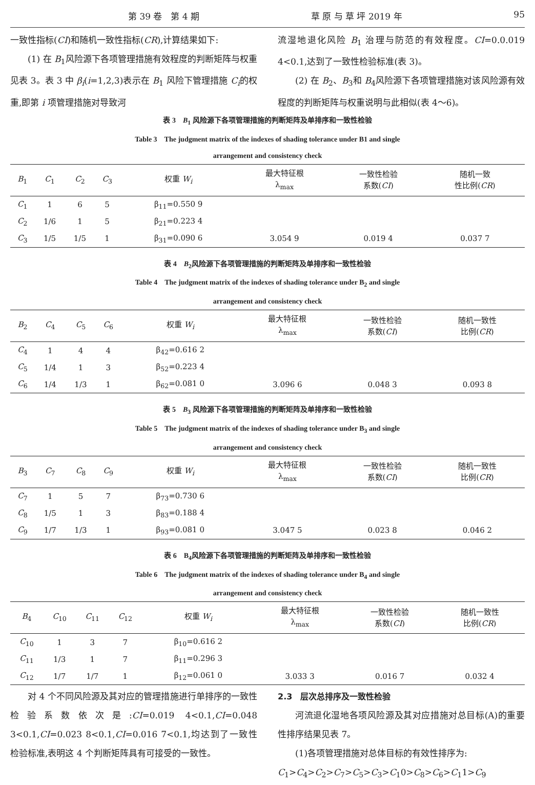第 39 卷　第 4 期 草 原 与 草 坪 2019 年 95
一致性指标(CI)和随机一致性指标(CR),计算结果如下:
(1) 在 B<sub>1</sub>风险源下各项管理措施有效程度的判断矩阵与权重见表 3。表 3 中 β<sub>i</sub>(i=1,2,3)表示在 B<sub>1</sub> 风险下管理措施 C<sub>i</sub>的权重,即第 i 项管理措施对导致河
流湿地退化风险 B<sub>1</sub> 治理与防范的有效程度。CI=0.0.019 4<0.1,达到了一致性检验标准(表 3)。
(2) 在 B<sub>2</sub>、B<sub>3</sub>和 B<sub>4</sub>风险源下各项管理措施对该风险源有效程度的判断矩阵与权重说明与此相似(表 4～6)。
表 3　B<sub>1</sub> 风险源下各项管理措施的判断矩阵及单排序和一致性检验
Table 3　The judgment matrix of the indexes of shading tolerance under B1 and single
arrangement and consistency check
| B<sub>1</sub> | C<sub>1</sub> | C<sub>2</sub> | C<sub>3</sub> | 权重 W<sub>i</sub> | 最大特征根 λ<sub>max</sub> | 一致性检验 系数( CI ) | 随机一致 性比例( CR ) |
| --- | --- | --- | --- | --- | --- | --- | --- |
| C<sub>1</sub> | 1 | 6 | 5 | β<sub>11</sub>=0.550 9 | | | |
| C<sub>2</sub> | 1/6 | 1 | 5 | β<sub>21</sub>=0.223 4 | | | |
| C<sub>3</sub> | 1/5 | 1/5 | 1 | β<sub>31</sub>=0.090 6 | 3.054 9 | 0.019 4 | 0.037 7 |
表 4　B<sub>2</sub>风险源下各项管理措施的判断矩阵及单排序和一致性检验
Table 4　The judgment matrix of the indexes of shading tolerance under B<sub>2</sub> and single
arrangement and consistency check
| B<sub>2</sub> | C<sub>4</sub> | C<sub>5</sub> | C<sub>6</sub> | 权重 W<sub>i</sub> | 最大特征根 λ<sub>max</sub> | 一致性检验 系数( CI ) | 随机一致性 比例( CR ) |
| --- | --- | --- | --- | --- | --- | --- | --- |
| C<sub>4</sub> | 1 | 4 | 4 | β<sub>42</sub>=0.616 2 | | | |
| C<sub>5</sub> | 1/4 | 1 | 3 | β<sub>52</sub>=0.223 4 | | | |
| C<sub>6</sub> | 1/4 | 1/3 | 1 | β<sub>62</sub>=0.081 0 | 3.096 6 | 0.048 3 | 0.093 8 |
表 5　B<sub>3</sub> 风险源下各项管理措施的判断矩阵及单排序和一致性检验
Table 5　The judgment matrix of the indexes of shading tolerance under B<sub>3</sub> and single
arrangement and consistency check
| B<sub>3</sub> | C<sub>7</sub> | C<sub>8</sub> | C<sub>9</sub> | 权重 W<sub>i</sub> | 最大特征根 λ<sub>max</sub> | 一致性检验 系数( CI ) | 随机一致性 比例( CR ) |
| --- | --- | --- | --- | --- | --- | --- | --- |
| C<sub>7</sub> | 1 | 5 | 7 | β<sub>73</sub>=0.730 6 | | | |
| C<sub>8</sub> | 1/5 | 1 | 3 | β<sub>83</sub>=0.188 4 | | | |
| C<sub>9</sub> | 1/7 | 1/3 | 1 | β<sub>93</sub>=0.081 0 | 3.047 5 | 0.023 8 | 0.046 2 |
表 6　B<sub>4</sub>风险源下各项管理措施的判断矩阵及单排序和一致性检验
Table 6　The judgment matrix of the indexes of shading tolerance under B<sub>4</sub> and single
arrangement and consistency check
| B<sub>4</sub> | C<sub>10</sub> | C<sub>11</sub> | C<sub>12</sub> | 权重 W<sub>i</sub> | 最大特征根 λ<sub>max</sub> | 一致性检验 系数( CI ) | 随机一致性 比例( CR ) |
| --- | --- | --- | --- | --- | --- | --- | --- |
| C<sub>10</sub> | 1 | 3 | 7 | β<sub>10</sub>=0.616 2 | | | |
| C<sub>11</sub> | 1/3 | 1 | 7 | β<sub>11</sub>=0.296 3 | | | |
| C<sub>12</sub> | 1/7 | 1/7 | 1 | β<sub>12</sub>=0.061 0 | 3.033 3 | 0.016 7 | 0.032 4 |
对 4 个不同风险源及其对应的管理措施进行单排序的一致性检验系数依次是:CI=0.019 4<0.1,CI=0.048 3<0.1,CI=0.023 8<0.1,CI=0.016 7<0.1,均达到了一致性检验标准,表明这 4 个判断矩阵具有可接受的一致性。
2.3　层次总排序及一致性检验
河流退化湿地各项风险源及其对应措施对总目标(A)的重要性排序结果见表 7。
(1)各项管理措施对总体目标的有效性排序为:
C<sub>1</sub>>C<sub>4</sub>>C<sub>2</sub>>C<sub>7</sub>>C<sub>5</sub>>C<sub>3</sub>>C<sub>1</sub>0>C<sub>8</sub>>C<sub>6</sub>>C<sub>1</sub>1>C<sub>9</sub>